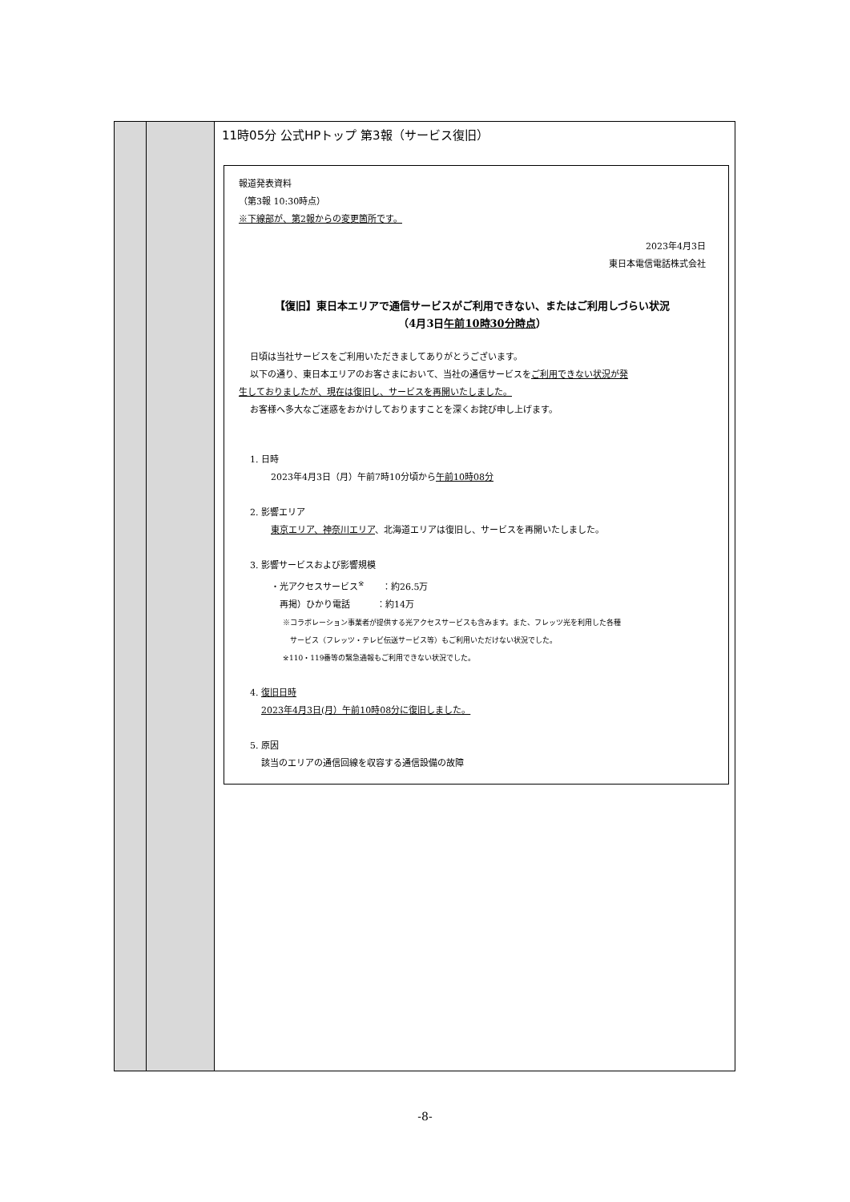| | | 11時05分 公式HPトップ 第3報（サービス復旧） 報道発表資料 （第3報 10:30時点） ※下線部が、第2報からの変更箇所です。 2023年4月3日 東日本電信電話株式会社 【復旧】東日本エリアで通信サービスがご利用できない、またはご利用しづらい状況 （4月3日 午前10時30分時点 ） 日頃は当社サービスをご利用いただきましてありがとうございます。 以下の通り、東日本エリアのお客さまにおいて、当社の通信サービスを ご利用できない状況が発 生しておりましたが、現在は復旧し、サービスを再開いたしました。 お客様へ多大なご迷惑をおかけしておりますことを深くお詫び申し上げます。 1. 日時 2023年4月3日（月）午前7時10分頃から 午前10時08分 2. 影響エリア 東京エリア、神奈川エリア 、北海道エリアは復旧し、サービスを再開いたしました。 3. 影響サービスおよび影響規模 ・光アクセスサービス<sup>※</sup> ：約26.5万 再掲）ひかり電話 ：約14万 ※コラボレーション事業者が提供する光アクセスサービスも含みます。また、フレッツ光を利用した各種 サービス（フレッツ・テレビ伝送サービス等）もご利用いただけない状況でした。 ※110・119番等の緊急通報もご利用できない状況でした。 4. 復旧日時 2023年4月3日(月）午前10時08分に復旧しました。 5. 原因 該当のエリアの通信回線を収容する通信設備の故障 |
-8-